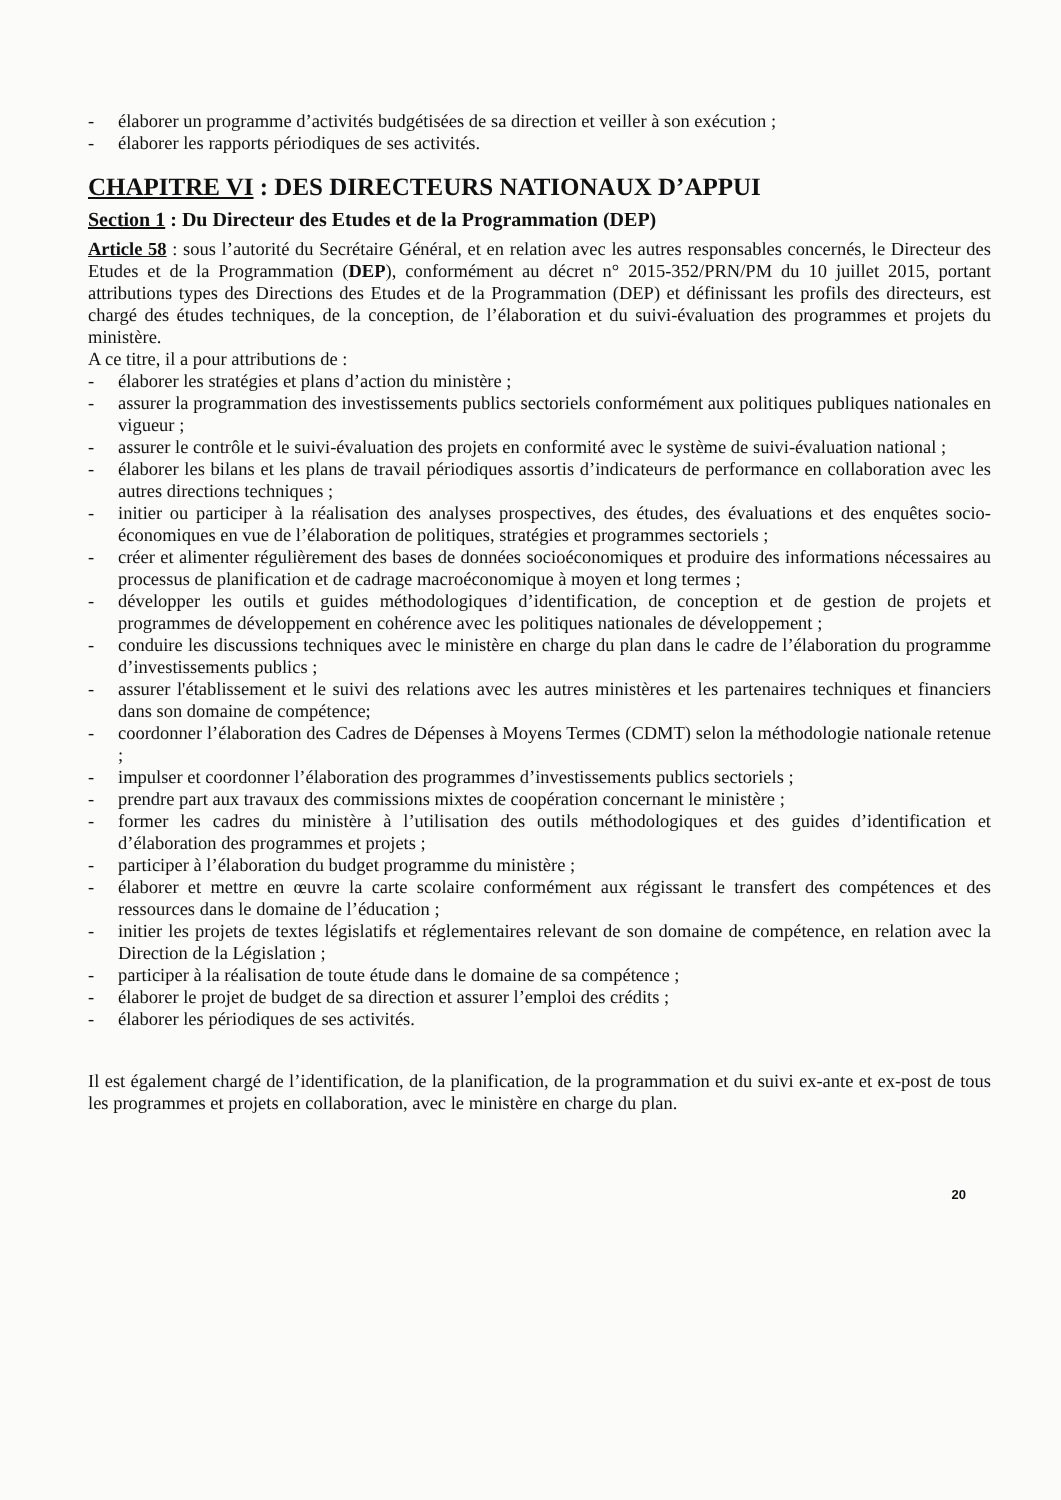- élaborer un programme d’activités budgétisées de sa direction et veiller à son exécution ;
- élaborer les rapports périodiques de ses activités.
CHAPITRE VI : DES DIRECTEURS NATIONAUX D’APPUI
Section 1 : Du Directeur des Etudes et de la Programmation (DEP)
Article 58 : sous l’autorité du Secrétaire Général, et en relation avec les autres responsables concernés, le Directeur des Etudes et de la Programmation (DEP), conformément au décret n° 2015-352/PRN/PM du 10 juillet 2015, portant attributions types des Directions des Etudes et de la Programmation (DEP) et définissant les profils des directeurs, est chargé des études techniques, de la conception, de l’élaboration et du suivi-évaluation des programmes et projets du ministère.
A ce titre, il a pour attributions de :
- élaborer les stratégies et plans d’action du ministère ;
- assurer la programmation des investissements publics sectoriels conformément aux politiques publiques nationales en vigueur ;
- assurer le contrôle et le suivi-évaluation des projets en conformité avec le système de suivi-évaluation national ;
- élaborer les bilans et les plans de travail périodiques assortis d’indicateurs de performance en collaboration avec les autres directions techniques ;
- initier ou participer à la réalisation des analyses prospectives, des études, des évaluations et des enquêtes socio-économiques en vue de l’élaboration de politiques, stratégies et programmes sectoriels ;
- créer et alimenter régulièrement des bases de données socioéconomiques et produire des informations nécessaires au processus de planification et de cadrage macroéconomique à moyen et long termes ;
- développer les outils et guides méthodologiques d’identification, de conception et de gestion de projets et programmes de développement en cohérence avec les politiques nationales de développement ;
- conduire les discussions techniques avec le ministère en charge du plan dans le cadre de l’élaboration du programme d’investissements publics ;
- assurer l'établissement et le suivi des relations avec les autres ministères et les partenaires techniques et financiers dans son domaine de compétence;
- coordonner l’élaboration des Cadres de Dépenses à Moyens Termes (CDMT) selon la méthodologie nationale retenue ;
- impulser et coordonner l’élaboration des programmes d’investissements publics sectoriels ;
- prendre part aux travaux des commissions mixtes de coopération concernant le ministère ;
- former les cadres du ministère à l’utilisation des outils méthodologiques et des guides d’identification et d’élaboration des programmes et projets ;
- participer à l’élaboration du budget programme du ministère ;
- élaborer et mettre en œuvre la carte scolaire conformément aux régissant le transfert des compétences et des ressources dans le domaine de l’éducation ;
- initier les projets de textes législatifs et réglementaires relevant de son domaine de compétence, en relation avec la Direction de la Législation ;
- participer à la réalisation de toute étude dans le domaine de sa compétence ;
- élaborer le projet de budget de sa direction et assurer l’emploi des crédits ;
- élaborer les périodiques de ses activités.
Il est également chargé de l’identification, de la planification, de la programmation et du suivi ex-ante et ex-post de tous les programmes et projets en collaboration, avec le ministère en charge du plan.
20